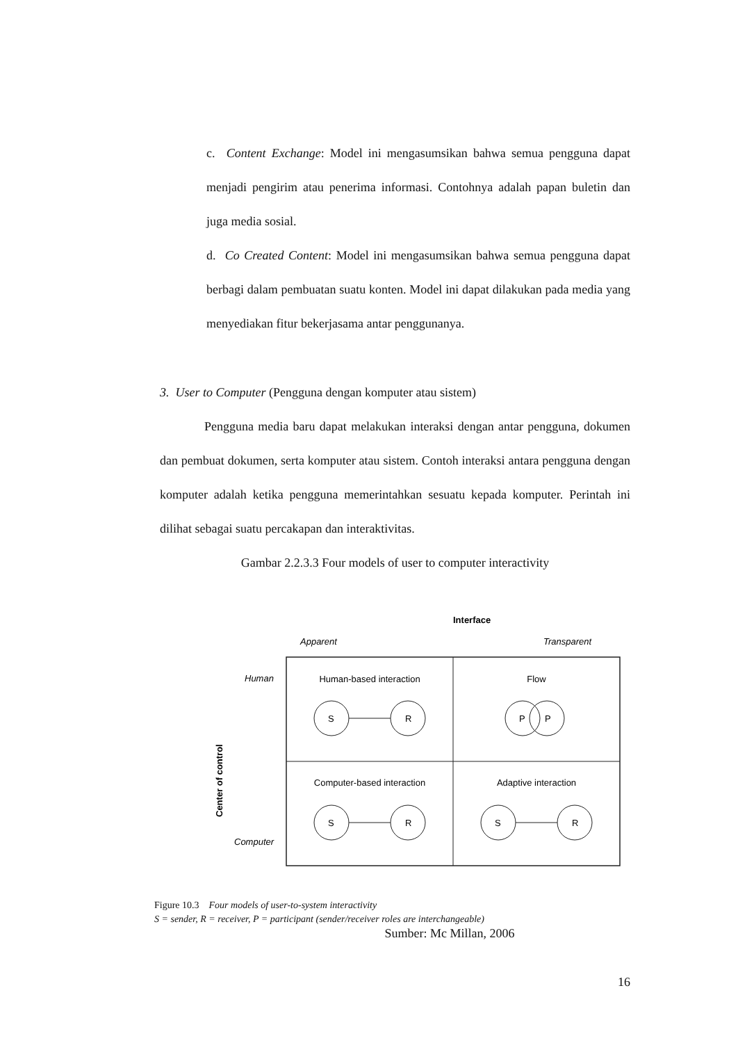c. Content Exchange: Model ini mengasumsikan bahwa semua pengguna dapat menjadi pengirim atau penerima informasi. Contohnya adalah papan buletin dan juga media sosial.
d. Co Created Content: Model ini mengasumsikan bahwa semua pengguna dapat berbagi dalam pembuatan suatu konten. Model ini dapat dilakukan pada media yang menyediakan fitur bekerjasama antar penggunanya.
3. User to Computer (Pengguna dengan komputer atau sistem)
Pengguna media baru dapat melakukan interaksi dengan antar pengguna, dokumen dan pembuat dokumen, serta komputer atau sistem. Contoh interaksi antara pengguna dengan komputer adalah ketika pengguna memerintahkan sesuatu kepada komputer. Perintah ini dilihat sebagai suatu percakapan dan interaktivitas.
Gambar 2.2.3.3 Four models of user to computer interactivity
Interface
Apparent
Transparent
Human
Computer
Center of control
Human-based interaction
Flow
Computer-based interaction
Adaptive interaction
S
R
P
P
S
R
S
R
Figure 10.3 Four models of user-to-system interactivity
S = sender, R = receiver, P = participant (sender/receiver roles are interchangeable)
Sumber: Mc Millan, 2006
16